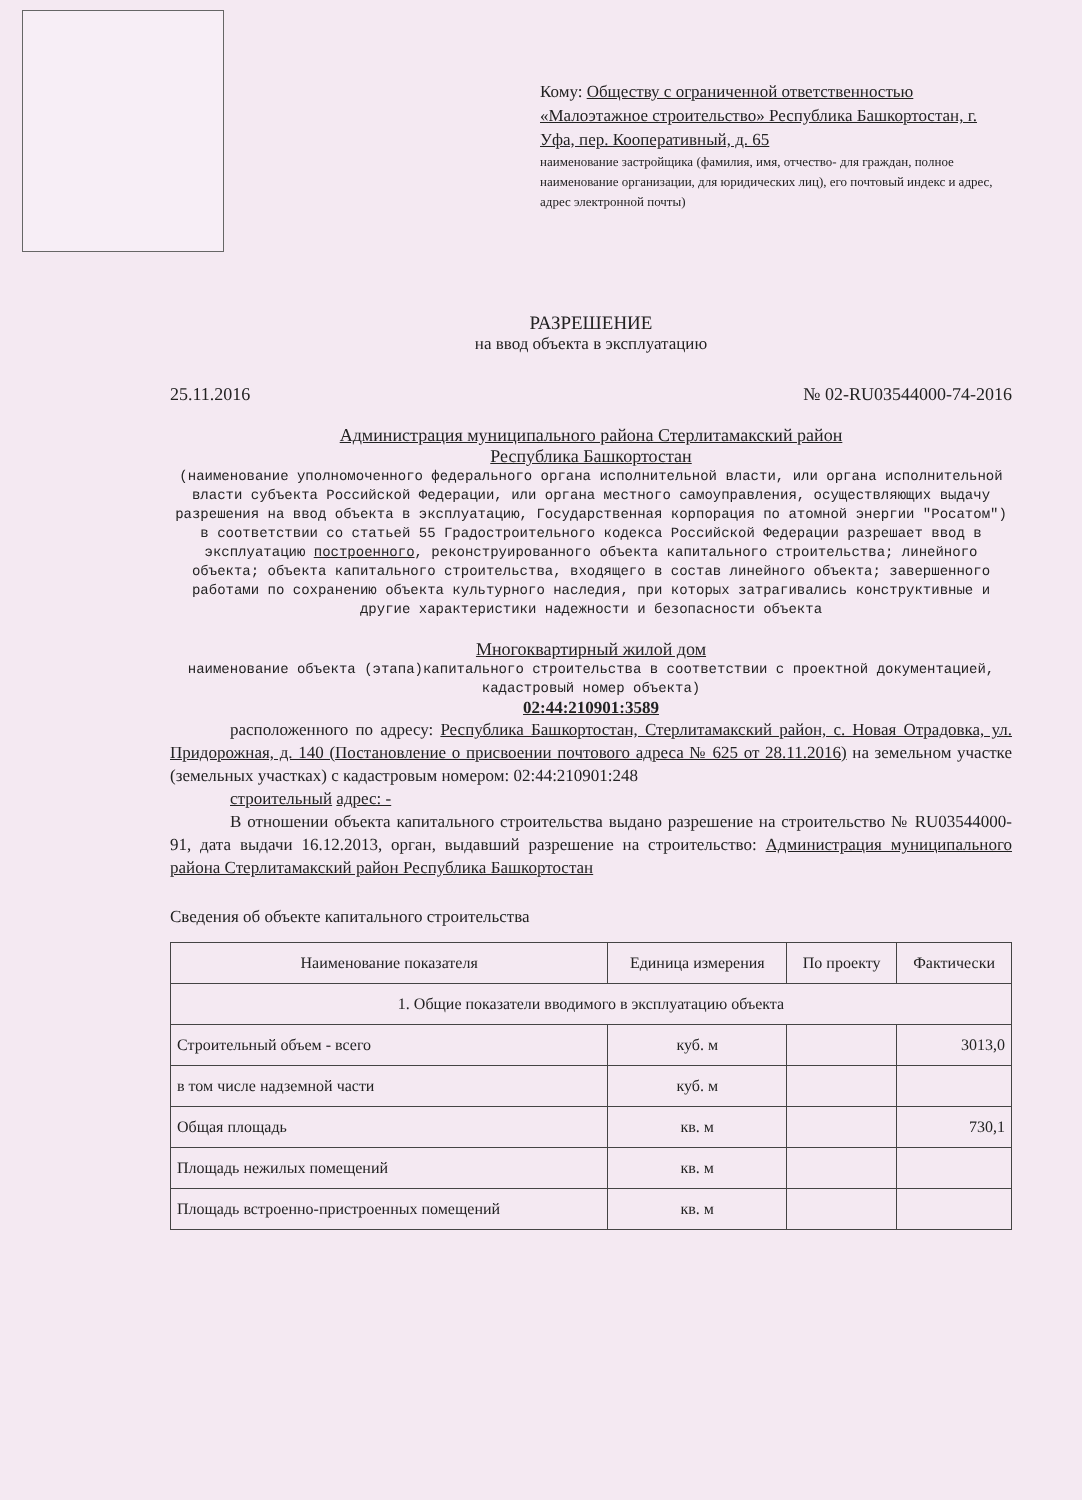Кому: Обществу с ограниченной ответственностью «Малоэтажное строительство» Республика Башкортостан, г. Уфа, пер. Кооперативный, д. 65
наименование застройщика (фамилия, имя, отчество- для граждан, полное наименование организации, для юридических лиц), его почтовый индекс и адрес, адрес электронной почты)
РАЗРЕШЕНИЕ
на ввод объекта в эксплуатацию
25.11.2016 № 02-RU03544000-74-2016
Администрация муниципального района Стерлитамакский район
Республика Башкортостан
(наименование уполномоченного федерального органа исполнительной власти, или органа исполнительной власти субъекта Российской Федерации, или органа местного самоуправления, осуществляющих выдачу разрешения на ввод объекта в эксплуатацию, Государственная корпорация по атомной энергии "Росатом") в соответствии со статьей 55 Градостроительного кодекса Российской Федерации разрешает ввод в эксплуатацию построенного, реконструированного объекта капитального строительства; линейного объекта; объекта капитального строительства, входящего в состав линейного объекта; завершенного работами по сохранению объекта культурного наследия, при которых затрагивались конструктивные и другие характеристики надежности и безопасности объекта
Многоквартирный жилой дом
наименование объекта (этапа)капитального строительства в соответствии с проектной документацией, кадастровый номер объекта)
02:44:210901:3589
расположенного по адресу: Республика Башкортостан, Стерлитамакский район, с. Новая Отрадовка, ул. Придорожная, д. 140 (Постановление о присвоении почтового адреса № 625 от 28.11.2016) на земельном участке (земельных участках) с кадастровым номером: 02:44:210901:248
строительный адрес: -
В отношении объекта капитального строительства выдано разрешение на строительство № RU03544000-91, дата выдачи 16.12.2013, орган, выдавший разрешение на строительство: Администрация муниципального района Стерлитамакский район Республика Башкортостан
Сведения об объекте капитального строительства
| Наименование показателя | Единица измерения | По проекту | Фактически |
| --- | --- | --- | --- |
| 1. Общие показатели вводимого в эксплуатацию объекта | | | |
| Строительный объем - всего | куб. м | | 3013,0 |
| в том числе надземной части | куб. м | | |
| Общая площадь | кв. м | | 730,1 |
| Площадь нежилых помещений | кв. м | | |
| Площадь встроенно-пристроенных помещений | кв. м | | |